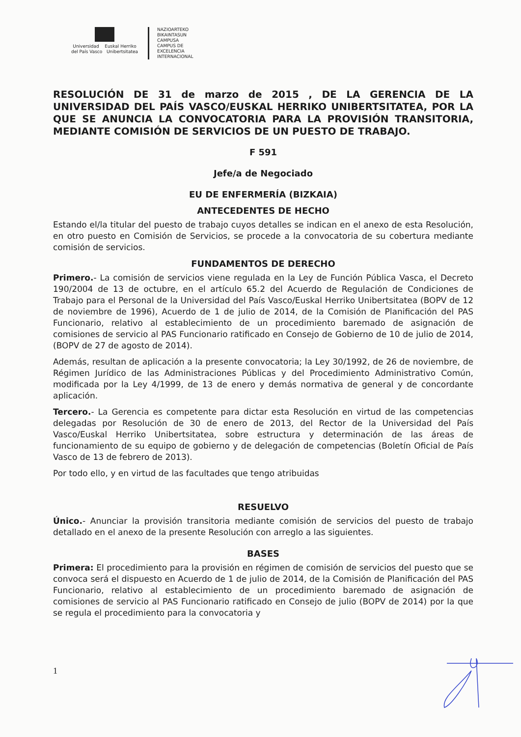Universidad Euskal Herriko
del País Vasco Unibertsitatea
NAZIOARTEKO
BIKAINTASUN
CAMPUSA
CAMPUS DE
EXCELENCIA
INTERNACIONAL
RESOLUCIÓN DE 31 de marzo de 2015 , DE LA GERENCIA DE LA UNIVERSIDAD DEL PAÍS VASCO/EUSKAL HERRIKO UNIBERTSITATEA, POR LA QUE SE ANUNCIA LA CONVOCATORIA PARA LA PROVISIÓN TRANSITORIA, MEDIANTE COMISIÓN DE SERVICIOS DE UN PUESTO DE TRABAJO.
F 591
Jefe/a de Negociado
EU DE ENFERMERÍA (BIZKAIA)
ANTECEDENTES DE HECHO
Estando el/la titular del puesto de trabajo cuyos detalles se indican en el anexo de esta Resolución, en otro puesto en Comisión de Servicios, se procede a la convocatoria de su cobertura mediante comisión de servicios.
FUNDAMENTOS DE DERECHO
Primero.- La comisión de servicios viene regulada en la Ley de Función Pública Vasca, el Decreto 190/2004 de 13 de octubre, en el artículo 65.2 del Acuerdo de Regulación de Condiciones de Trabajo para el Personal de la Universidad del País Vasco/Euskal Herriko Unibertsitatea (BOPV de 12 de noviembre de 1996), Acuerdo de 1 de julio de 2014, de la Comisión de Planificación del PAS Funcionario, relativo al establecimiento de un procedimiento baremado de asignación de comisiones de servicio al PAS Funcionario ratificado en Consejo de Gobierno de 10 de julio de 2014, (BOPV de 27 de agosto de 2014).
Además, resultan de aplicación a la presente convocatoria; la Ley 30/1992, de 26 de noviembre, de Régimen Jurídico de las Administraciones Públicas y del Procedimiento Administrativo Común, modificada por la Ley 4/1999, de 13 de enero y demás normativa de general y de concordante aplicación.
Tercero.- La Gerencia es competente para dictar esta Resolución en virtud de las competencias delegadas por Resolución de 30 de enero de 2013, del Rector de la Universidad del País Vasco/Euskal Herriko Unibertsitatea, sobre estructura y determinación de las áreas de funcionamiento de su equipo de gobierno y de delegación de competencias (Boletín Oficial de País Vasco de 13 de febrero de 2013).
Por todo ello, y en virtud de las facultades que tengo atribuidas
RESUELVO
Único.- Anunciar la provisión transitoria mediante comisión de servicios del puesto de trabajo detallado en el anexo de la presente Resolución con arreglo a las siguientes.
BASES
Primera: El procedimiento para la provisión en régimen de comisión de servicios del puesto que se convoca será el dispuesto en Acuerdo de 1 de julio de 2014, de la Comisión de Planificación del PAS Funcionario, relativo al establecimiento de un procedimiento baremado de asignación de comisiones de servicio al PAS Funcionario ratificado en Consejo de julio (BOPV de 2014) por la que se regula el procedimiento para la convocatoria y
1